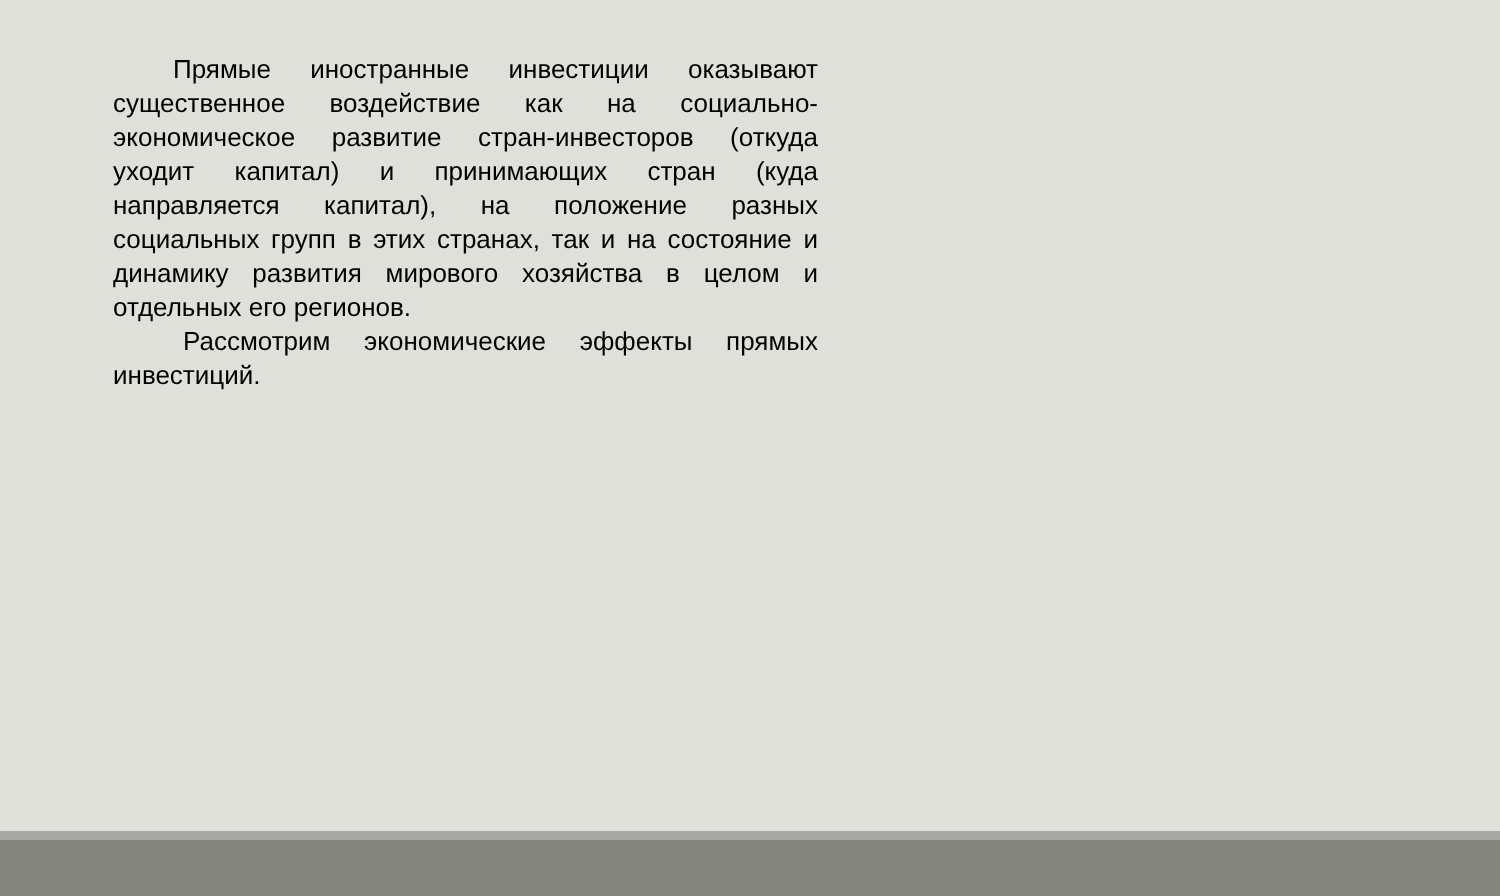Прямые иностранные инвестиции оказывают существенное воздействие как на социально-экономическое развитие стран-инвесторов (откуда уходит капитал) и принимающих стран (куда направляется капитал), на положение разных социальных групп в этих странах, так и на состояние и динамику развития мирового хозяйства в целом и отдельных его регионов.
Рассмотрим экономические эффекты прямых инвестиций.